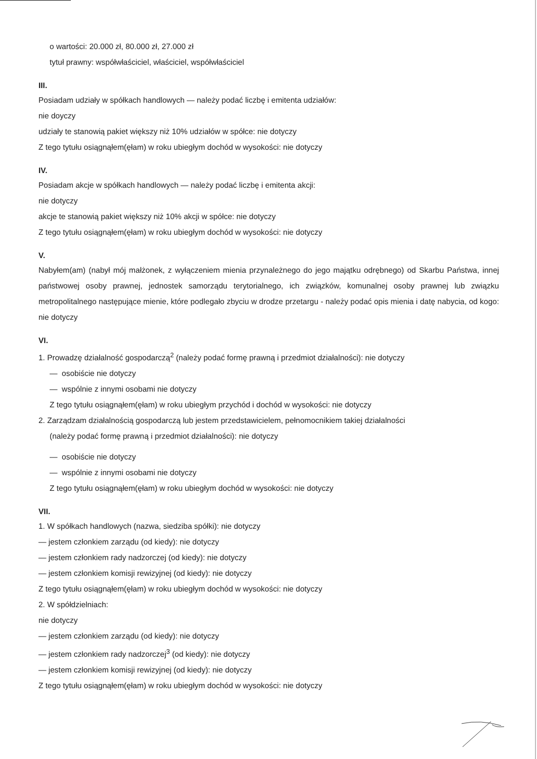o wartości: 20.000 zł, 80.000 zł, 27.000 zł
tytuł prawny: współwłaściciel, właściciel, współwłaściciel
III.
Posiadam udziały w spółkach handlowych — należy podać liczbę i emitenta udziałów:
nie doyczy
udziały te stanowią pakiet większy niż 10% udziałów w spółce: nie dotyczy
Z tego tytułu osiągnąłem(ęłam) w roku ubiegłym dochód w wysokości: nie dotyczy
IV.
Posiadam akcje w spółkach handlowych — należy podać liczbę i emitenta akcji:
nie dotyczy
akcje te stanowią pakiet większy niż 10% akcji w spółce: nie dotyczy
Z tego tytułu osiągnąłem(ęłam) w roku ubiegłym dochód w wysokości: nie dotyczy
V.
Nabyłem(am) (nabył mój małżonek, z wyłączeniem mienia przynależnego do jego majątku odrębnego) od Skarbu Państwa, innej państwowej osoby prawnej, jednostek samorządu terytorialnego, ich związków, komunalnej osoby prawnej lub związku metropolitalnego następujące mienie, które podlegało zbyciu w drodze przetargu - należy podać opis mienia i datę nabycia, od kogo: nie dotyczy
VI.
1. Prowadzę działalność gospodarczą<sup>2</sup> (należy podać formę prawną i przedmiot działalności): nie dotyczy
— osobiście nie dotyczy
— wspólnie z innymi osobami nie dotyczy
Z tego tytułu osiągnąłem(ęłam) w roku ubiegłym przychód i dochód w wysokości: nie dotyczy
2. Zarządzam działalnością gospodarczą lub jestem przedstawicielem, pełnomocnikiem takiej działalności
(należy podać formę prawną i przedmiot działalności): nie dotyczy
— osobiście nie dotyczy
— wspólnie z innymi osobami nie dotyczy
Z tego tytułu osiągnąłem(ęłam) w roku ubiegłym dochód w wysokości: nie dotyczy
VII.
1. W spółkach handlowych (nazwa, siedziba spółki): nie dotyczy
— jestem członkiem zarządu (od kiedy): nie dotyczy
— jestem członkiem rady nadzorczej (od kiedy): nie dotyczy
— jestem członkiem komisji rewizyjnej (od kiedy): nie dotyczy
Z tego tytułu osiągnąłem(ęłam) w roku ubiegłym dochód w wysokości: nie dotyczy
2. W spółdzielniach:
nie dotyczy
— jestem członkiem zarządu (od kiedy): nie dotyczy
— jestem członkiem rady nadzorczej<sup>3</sup> (od kiedy): nie dotyczy
— jestem członkiem komisji rewizyjnej (od kiedy): nie dotyczy
Z tego tytułu osiągnąłem(ęłam) w roku ubiegłym dochód w wysokości: nie dotyczy